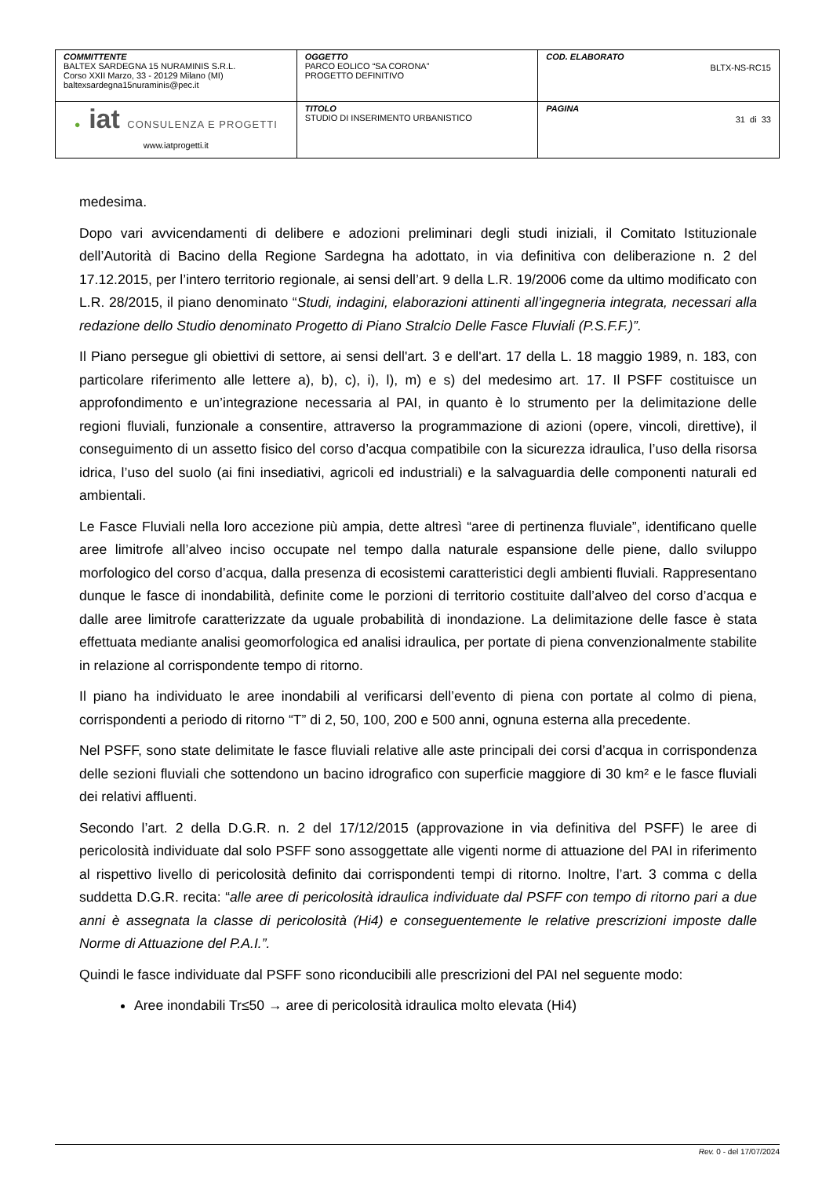| COMMITTENTE BALTEX SARDEGNA 15 NURAMINIS S.R.L. Corso XXII Marzo, 33 - 20129 Milano (MI) baltexsardegna15nuraminis@pec.it | OGGETTO PARCO EOLICO “SA CORONA” PROGETTO DEFINITIVO | COD. ELABORATO BLTX-NS-RC15 |
| ● iat CONSULENZA E PROGETTI www.iatprogetti.it | TITOLO STUDIO DI INSERIMENTO URBANISTICO | PAGINA 31 di 33 |
medesima.
Dopo vari avvicendamenti di delibere e adozioni preliminari degli studi iniziali, il Comitato Istituzionale dell’Autorità di Bacino della Regione Sardegna ha adottato, in via definitiva con deliberazione n. 2 del 17.12.2015, per l’intero territorio regionale, ai sensi dell’art. 9 della L.R. 19/2006 come da ultimo modificato con L.R. 28/2015, il piano denominato “Studi, indagini, elaborazioni attinenti all’ingegneria integrata, necessari alla redazione dello Studio denominato Progetto di Piano Stralcio Delle Fasce Fluviali (P.S.F.F.)”.
Il Piano persegue gli obiettivi di settore, ai sensi dell'art. 3 e dell'art. 17 della L. 18 maggio 1989, n. 183, con particolare riferimento alle lettere a), b), c), i), l), m) e s) del medesimo art. 17. Il PSFF costituisce un approfondimento e un’integrazione necessaria al PAI, in quanto è lo strumento per la delimitazione delle regioni fluviali, funzionale a consentire, attraverso la programmazione di azioni (opere, vincoli, direttive), il conseguimento di un assetto fisico del corso d’acqua compatibile con la sicurezza idraulica, l’uso della risorsa idrica, l’uso del suolo (ai fini insediativi, agricoli ed industriali) e la salvaguardia delle componenti naturali ed ambientali.
Le Fasce Fluviali nella loro accezione più ampia, dette altresì “aree di pertinenza fluviale”, identificano quelle aree limitrofe all’alveo inciso occupate nel tempo dalla naturale espansione delle piene, dallo sviluppo morfologico del corso d’acqua, dalla presenza di ecosistemi caratteristici degli ambienti fluviali. Rappresentano dunque le fasce di inondabilità, definite come le porzioni di territorio costituite dall’alveo del corso d’acqua e dalle aree limitrofe caratterizzate da uguale probabilità di inondazione. La delimitazione delle fasce è stata effettuata mediante analisi geomorfologica ed analisi idraulica, per portate di piena convenzionalmente stabilite in relazione al corrispondente tempo di ritorno.
Il piano ha individuato le aree inondabili al verificarsi dell’evento di piena con portate al colmo di piena, corrispondenti a periodo di ritorno “T” di 2, 50, 100, 200 e 500 anni, ognuna esterna alla precedente.
Nel PSFF, sono state delimitate le fasce fluviali relative alle aste principali dei corsi d’acqua in corrispondenza delle sezioni fluviali che sottendono un bacino idrografico con superficie maggiore di 30 km² e le fasce fluviali dei relativi affluenti.
Secondo l’art. 2 della D.G.R. n. 2 del 17/12/2015 (approvazione in via definitiva del PSFF) le aree di pericolosità individuate dal solo PSFF sono assoggettate alle vigenti norme di attuazione del PAI in riferimento al rispettivo livello di pericolosità definito dai corrispondenti tempi di ritorno. Inoltre, l’art. 3 comma c della suddetta D.G.R. recita: “alle aree di pericolosità idraulica individuate dal PSFF con tempo di ritorno pari a due anni è assegnata la classe di pericolosità (Hi4) e conseguentemente le relative prescrizioni imposte dalle Norme di Attuazione del P.A.I.”.
Quindi le fasce individuate dal PSFF sono riconducibili alle prescrizioni del PAI nel seguente modo:
Aree inondabili Tr≤50 → aree di pericolosità idraulica molto elevata (Hi4)
Rev. 0 - del 17/07/2024